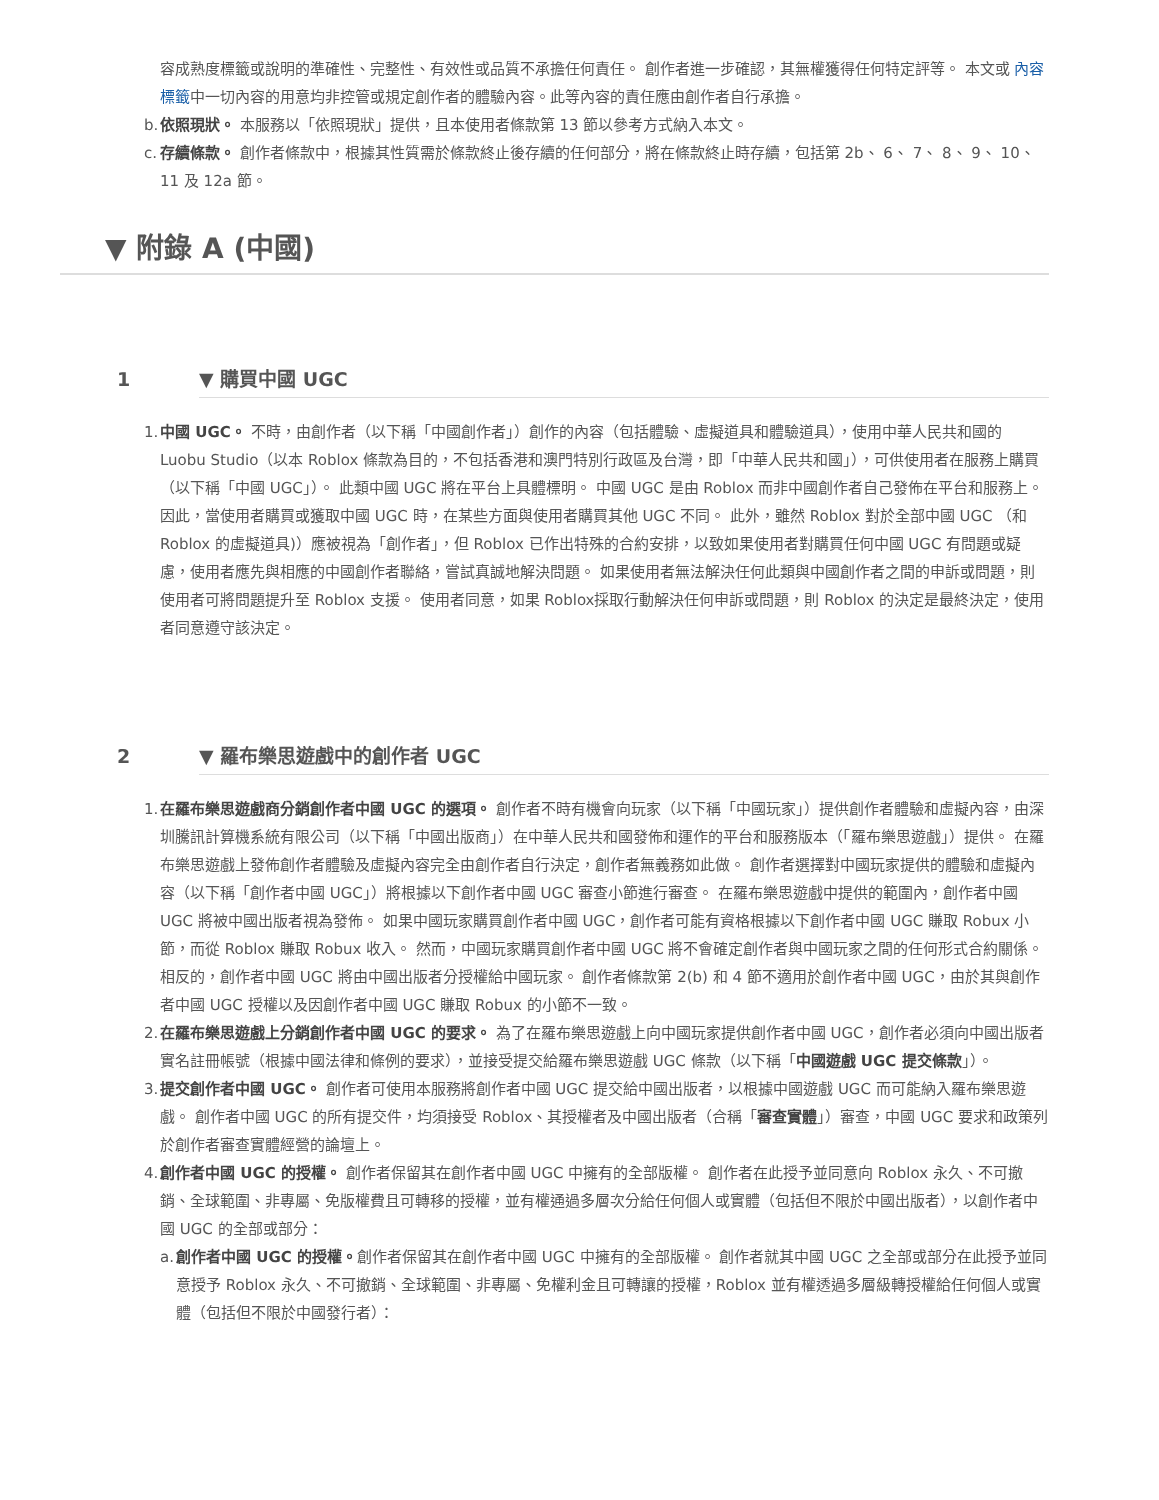容成熟度標籤或說明的準確性、完整性、有效性或品質不承擔任何責任。 創作者進一步確認，其無權獲得任何特定評等。 本文或 內容標籤中一切內容的用意均非控管或規定創作者的體驗內容。此等內容的責任應由創作者自行承擔。
b. 依照現狀。 本服務以「依照現狀」提供，且本使用者條款第 13 節以參考方式納入本文。
c. 存續條款。 創作者條款中，根據其性質需於條款終止後存續的任何部分，將在條款終止時存續，包括第 2b、 6、 7、 8、 9、 10、 11 及 12a 節。
▼ 附錄 A (中國)
1 ▼ 購買中國 UGC
1. 中國 UGC。 不時，由創作者（以下稱「中國創作者」）創作的內容（包括體驗、虛擬道具和體驗道具），使用中華人民共和國的 Luobu Studio（以本 Roblox 條款為目的，不包括香港和澳門特別行政區及台灣，即「中華人民共和國」），可供使用者在服務上購買（以下稱「中國 UGC」）。 此類中國 UGC 將在平台上具體標明。 中國 UGC 是由 Roblox 而非中國創作者自己發佈在平台和服務上。 因此，當使用者購買或獲取中國 UGC 時，在某些方面與使用者購買其他 UGC 不同。 此外，雖然 Roblox 對於全部中國 UGC （和 Roblox 的虛擬道具)）應被視為「創作者」，但 Roblox 已作出特殊的合約安排，以致如果使用者對購買任何中國 UGC 有問題或疑慮，使用者應先與相應的中國創作者聯絡，嘗試真誠地解決問題。 如果使用者無法解決任何此類與中國創作者之間的申訴或問題，則使用者可將問題提升至 Roblox 支援。 使用者同意，如果 Roblox採取行動解決任何申訴或問題，則 Roblox 的決定是最終決定，使用者同意遵守該決定。
2 ▼ 羅布樂思遊戲中的創作者 UGC
1. 在羅布樂思遊戲商分銷創作者中國 UGC 的選項。 創作者不時有機會向玩家（以下稱「中國玩家」）提供創作者體驗和虛擬內容，由深圳騰訊計算機系統有限公司（以下稱「中國出版商」）在中華人民共和國發佈和運作的平台和服務版本（「羅布樂思遊戲」）提供。 在羅布樂思遊戲上發佈創作者體驗及虛擬內容完全由創作者自行決定，創作者無義務如此做。 創作者選擇對中國玩家提供的體驗和虛擬內容（以下稱「創作者中國 UGC」）將根據以下創作者中國 UGC 審查小節進行審查。 在羅布樂思遊戲中提供的範圍內，創作者中國 UGC 將被中國出版者視為發佈。 如果中國玩家購買創作者中國 UGC，創作者可能有資格根據以下創作者中國 UGC 賺取 Robux 小節，而從 Roblox 賺取 Robux 收入。 然而，中國玩家購買創作者中國 UGC 將不會確定創作者與中國玩家之間的任何形式合約關係。 相反的，創作者中國 UGC 將由中國出版者分授權給中國玩家。 創作者條款第 2(b) 和 4 節不適用於創作者中國 UGC，由於其與創作者中國 UGC 授權以及因創作者中國 UGC 賺取 Robux 的小節不一致。
2. 在羅布樂思遊戲上分銷創作者中國 UGC 的要求。 為了在羅布樂思遊戲上向中國玩家提供創作者中國 UGC，創作者必須向中國出版者實名註冊帳號（根據中國法律和條例的要求），並接受提交給羅布樂思遊戲 UGC 條款（以下稱「中國遊戲 UGC 提交條款」）。
3. 提交創作者中國 UGC。 創作者可使用本服務將創作者中國 UGC 提交給中國出版者，以根據中國遊戲 UGC 而可能納入羅布樂思遊戲。 創作者中國 UGC 的所有提交件，均須接受 Roblox、其授權者及中國出版者（合稱「審查實體」）審查，中國 UGC 要求和政策列於創作者審查實體經營的論壇上。
4. 創作者中國 UGC 的授權。 創作者保留其在創作者中國 UGC 中擁有的全部版權。 創作者在此授予並同意向 Roblox 永久、不可撤銷、全球範圍、非專屬、免版權費且可轉移的授權，並有權通過多層次分給任何個人或實體（包括但不限於中國出版者），以創作者中國 UGC 的全部或部分：
a. 創作者中國 UGC 的授權。創作者保留其在創作者中國 UGC 中擁有的全部版權。 創作者就其中國 UGC 之全部或部分在此授予並同意授予 Roblox 永久、不可撤銷、全球範圍、非專屬、免權利金且可轉讓的授權，Roblox 並有權透過多層級轉授權給任何個人或實體（包括但不限於中國發行者）：